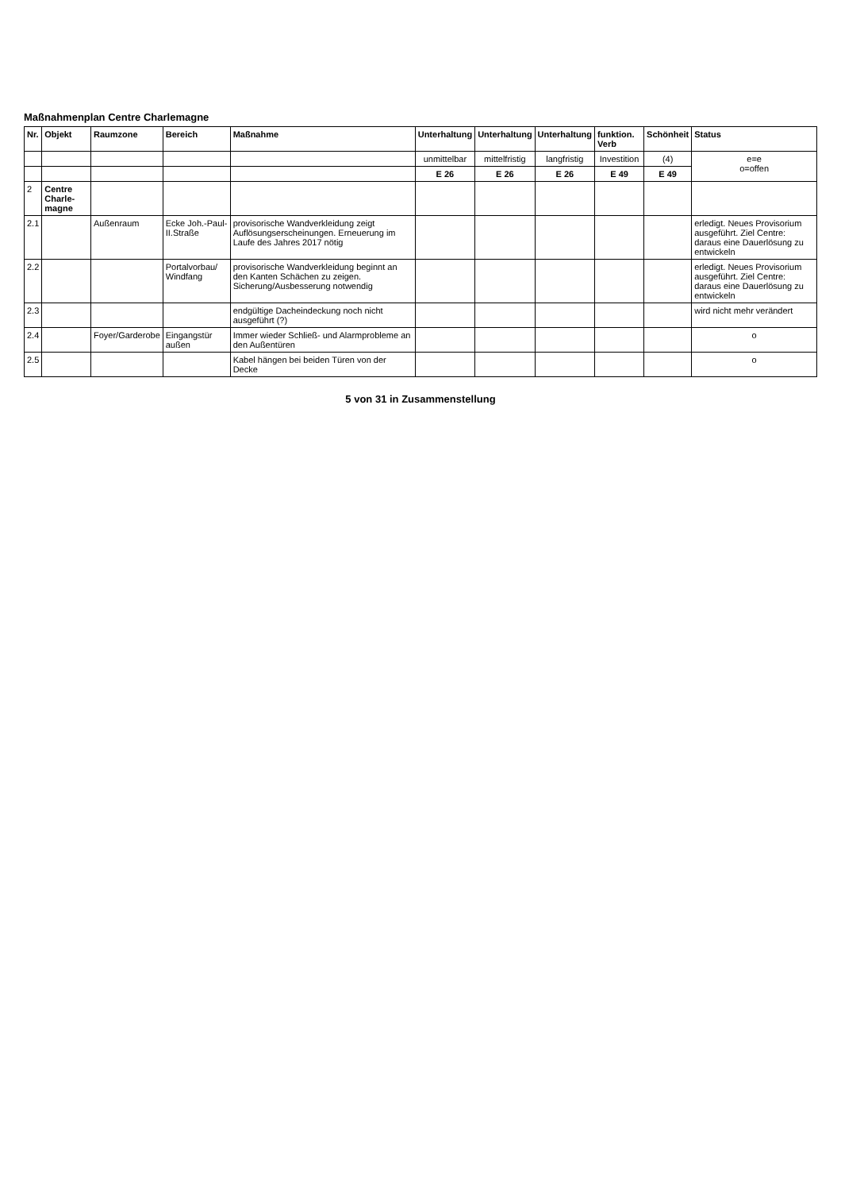Maßnahmenplan Centre Charlemagne
| Nr. | Objekt | Raumzone | Bereich | Maßnahme | Unterhaltung | Unterhaltung | Unterhaltung | funktion. Verb | Schönheit | Status |
| --- | --- | --- | --- | --- | --- | --- | --- | --- | --- | --- |
| | | | | | unmittelbar | mittelfristig | langfristig | Investition | (4) | e=e o=offen |
| | | | | | E 26 | E 26 | E 26 | E 49 | E 49 | |
| 2 | Centre Charle-magne | | | | | | | | | |
| 2.1 | | Außenraum | Ecke Joh.-Paul-II.Straße | provisorische Wandverkleidung zeigt Auflösungserscheinungen. Erneuerung im Laufe des Jahres 2017 nötig | | | | | | erledigt. Neues Provisorium ausgeführt. Ziel Centre: daraus eine Dauerlösung zu entwickeln |
| 2.2 | | | Portalvorbau/ Windfang | provisorische Wandverkleidung beginnt an den Kanten Schächen zu zeigen. Sicherung/Ausbesserung notwendig | | | | | | erledigt. Neues Provisorium ausgeführt. Ziel Centre: daraus eine Dauerlösung zu entwickeln |
| 2.3 | | | | endgültige Dacheindeckung noch nicht ausgeführt (?) | | | | | | wird nicht mehr verändert |
| 2.4 | | Foyer/Garderobe | Eingangstür außen | Immer wieder Schließ- und Alarmprobleme an den Außentüren | | | | | | o |
| 2.5 | | | | Kabel hängen bei beiden Türen von der Decke | | | | | | o |
5 von 31 in Zusammenstellung